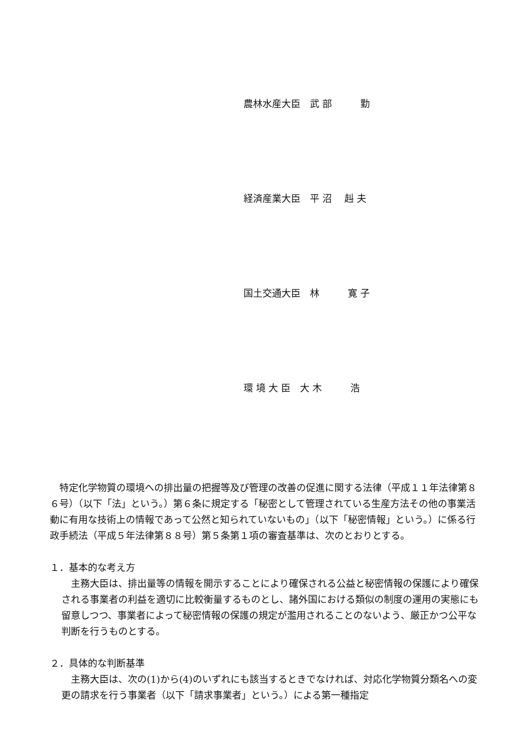農林水産大臣　武 部　　　勤
経済産業大臣　平 沼　 赳 夫
国土交通大臣　林　　　寛 子
環 境 大 臣　大 木　　　浩
　特定化学物質の環境への排出量の把握等及び管理の改善の促進に関する法律（平成１１年法律第８６号）（以下「法」という。）第６条に規定する「秘密として管理されている生産方法その他の事業活動に有用な技術上の情報であって公然と知られていないもの」（以下「秘密情報」という。）に係る行政手続法（平成５年法律第８８号）第５条第１項の審査基準は、次のとおりとする。
１．基本的な考え方
　主務大臣は、排出量等の情報を開示することにより確保される公益と秘密情報の保護により確保される事業者の利益を適切に比較衡量するものとし、諸外国における類似の制度の運用の実態にも留意しつつ、事業者によって秘密情報の保護の規定が濫用されることのないよう、厳正かつ公平な判断を行うものとする。
２．具体的な判断基準
　主務大臣は、次の(1)から(4)のいずれにも該当するときでなければ、対応化学物質分類名への変更の請求を行う事業者（以下「請求事業者」という。）による第一種指定